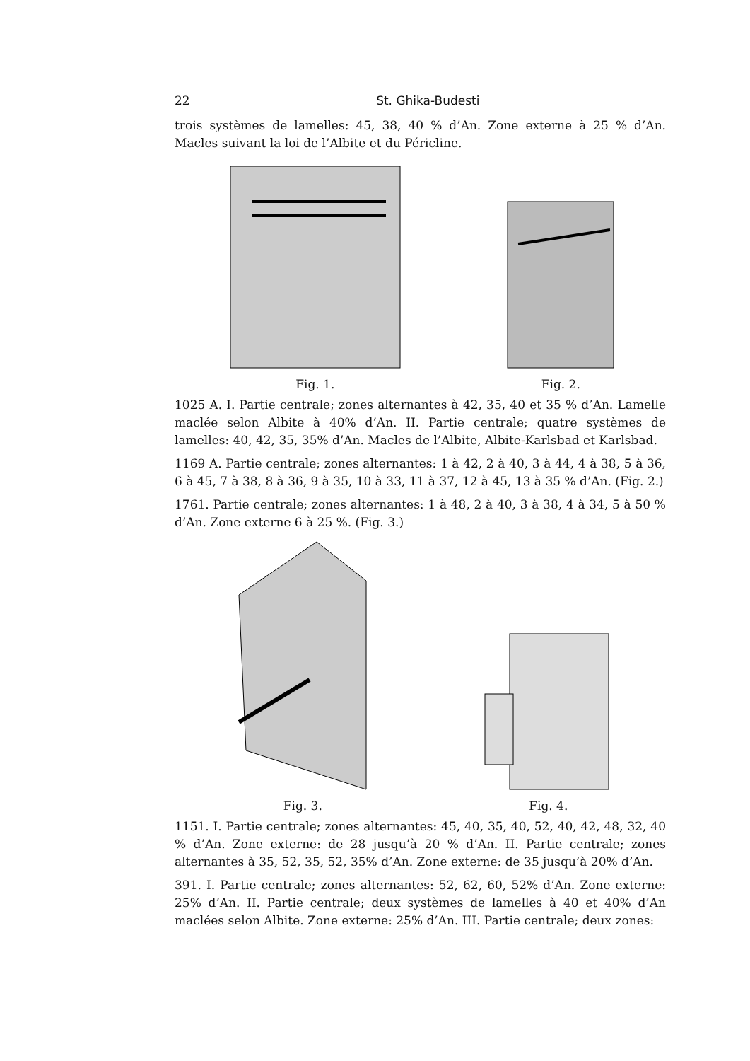22 St. Ghika-Budesti
trois systèmes de lamelles: 45, 38, 40 % d’An. Zone externe à 25 % d’An. Macles suivant la loi de l’Albite et du Péricline.
Fig. 1.
Fig. 2.
1025 A. I. Partie centrale; zones alternantes à 42, 35, 40 et 35 % d’An. Lamelle maclée selon Albite à 40% d’An. II. Partie centrale; quatre systèmes de lamelles: 40, 42, 35, 35% d’An. Macles de l’Albite, Albite-Karlsbad et Karlsbad.
1169 A. Partie centrale; zones alternantes: 1 à 42, 2 à 40, 3 à 44, 4 à 38, 5 à 36, 6 à 45, 7 à 38, 8 à 36, 9 à 35, 10 à 33, 11 à 37, 12 à 45, 13 à 35 % d’An. (Fig. 2.)
1761. Partie centrale; zones alternantes: 1 à 48, 2 à 40, 3 à 38, 4 à 34, 5 à 50 % d’An. Zone externe 6 à 25 %. (Fig. 3.)
Fig. 3.
Fig. 4.
1151. I. Partie centrale; zones alternantes: 45, 40, 35, 40, 52, 40, 42, 48, 32, 40 % d’An. Zone externe: de 28 jusqu’à 20 % d’An. II. Partie centrale; zones alternantes à 35, 52, 35, 52, 35% d’An. Zone externe: de 35 jusqu’à 20% d’An.
391. I. Partie centrale; zones alternantes: 52, 62, 60, 52% d’An. Zone externe: 25% d’An. II. Partie centrale; deux systèmes de lamelles à 40 et 40% d’An maclées selon Albite. Zone externe: 25% d’An. III. Partie centrale; deux zones: